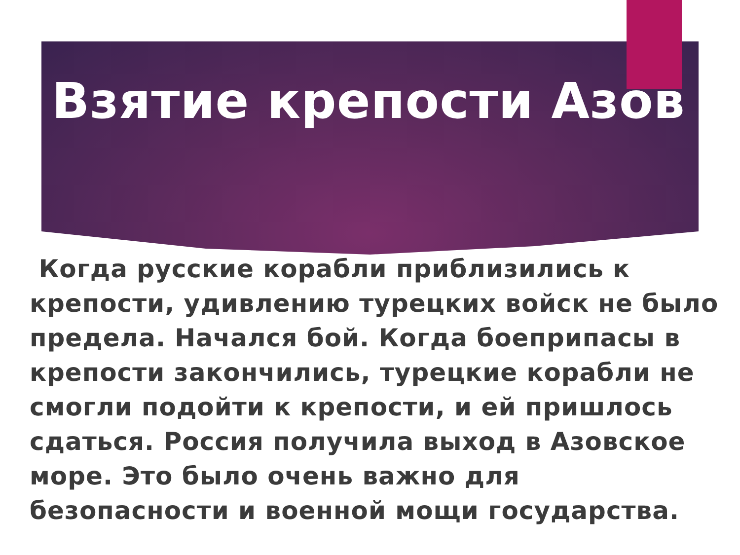Взятие крепости Азов
Когда русские корабли приблизились к крепости, удивлению турецких войск не было предела. Начался бой. Когда боеприпасы в крепости закончились, турецкие корабли не смогли подойти к крепости, и ей пришлось сдаться. Россия получила выход в Азовское море. Это было очень важно для безопасности и военной мощи государства.